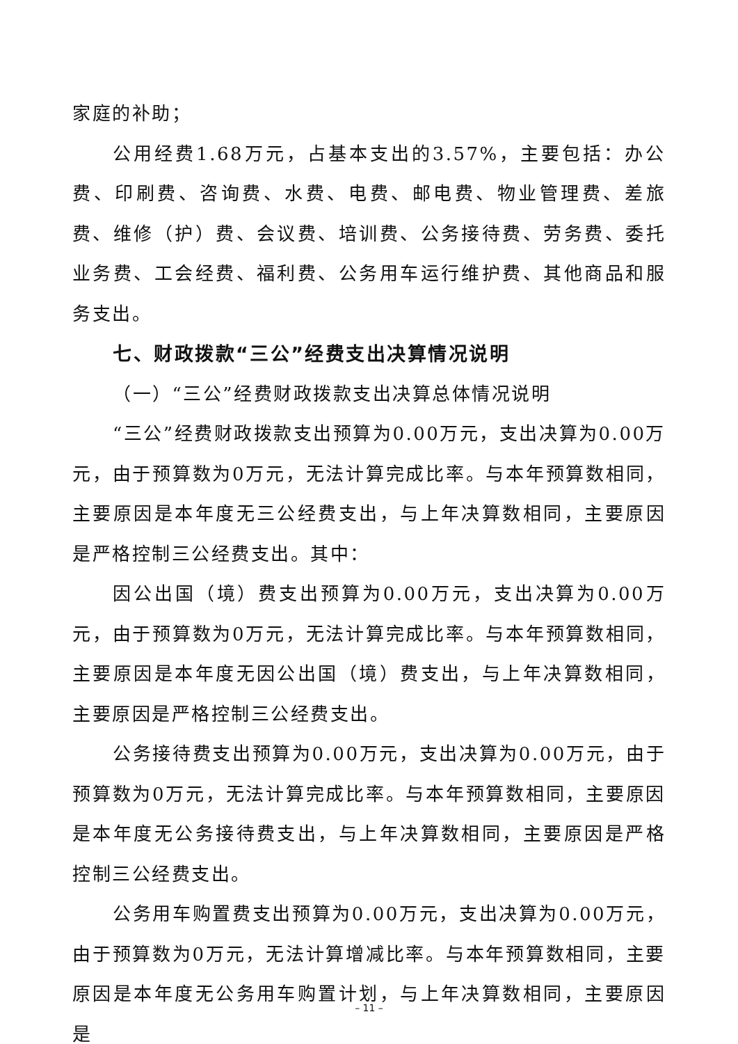家庭的补助；
公用经费1.68万元，占基本支出的3.57%，主要包括：办公费、印刷费、咨询费、水费、电费、邮电费、物业管理费、差旅费、维修（护）费、会议费、培训费、公务接待费、劳务费、委托业务费、工会经费、福利费、公务用车运行维护费、其他商品和服务支出。
七、财政拨款“三公”经费支出决算情况说明
（一）“三公”经费财政拨款支出决算总体情况说明
“三公”经费财政拨款支出预算为0.00万元，支出决算为0.00万元，由于预算数为0万元，无法计算完成比率。与本年预算数相同，主要原因是本年度无三公经费支出，与上年决算数相同，主要原因是严格控制三公经费支出。其中：
因公出国（境）费支出预算为0.00万元，支出决算为0.00万元，由于预算数为0万元，无法计算完成比率。与本年预算数相同，主要原因是本年度无因公出国（境）费支出，与上年决算数相同，主要原因是严格控制三公经费支出。
公务接待费支出预算为0.00万元，支出决算为0.00万元，由于预算数为0万元，无法计算完成比率。与本年预算数相同，主要原因是本年度无公务接待费支出，与上年决算数相同，主要原因是严格控制三公经费支出。
公务用车购置费支出预算为0.00万元，支出决算为0.00万元，由于预算数为0万元，无法计算增减比率。与本年预算数相同，主要原因是本年度无公务用车购置计划，与上年决算数相同，主要原因是
– 11 –